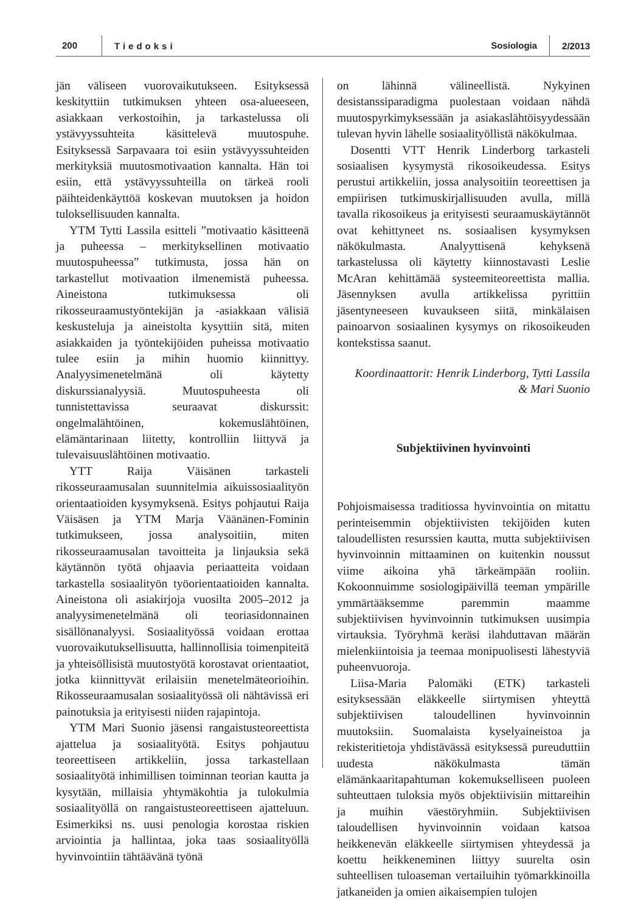200
Tiedoksi
Sosiologia
2/2013
jän väliseen vuorovaikutukseen. Esityksessä keskityttiin tutkimuksen yhteen osa-alueeseen, asiakkaan verkostoihin, ja tarkastelussa oli ystävyyssuhteita käsittelevä muutospuhe. Esityksessä Sarpavaara toi esiin ystävyyssuhteiden merkityksiä muutosmotivaation kannalta. Hän toi esiin, että ystävyyssuhteilla on tärkeä rooli päihteidenkäyttöä koskevan muutoksen ja hoidon tuloksellisuuden kannalta.
YTM Tytti Lassila esitteli ”motivaatio käsitteenä ja puheessa – merkityksellinen motivaatio muutospuheessa” tutkimusta, jossa hän on tarkastellut motivaation ilmenemistä puheessa. Aineistona tutkimuksessa oli rikosseuraamustyöntekijän ja -asiakkaan välisiä keskusteluja ja aineistolta kysyttiin sitä, miten asiakkaiden ja työntekijöiden puheissa motivaatio tulee esiin ja mihin huomio kiinnittyy. Analyysimenetelmänä oli käytetty diskurssianalyysiä. Muutospuheesta oli tunnistettavissa seuraavat diskurssit: ongelmalähtöinen, kokemuslähtöinen, elämäntarinaan liitetty, kontrolliin liittyvä ja tulevaisuuslähtöinen motivaatio.
YTT Raija Väisänen tarkasteli rikosseuraamusalan suunnitelmia aikuissosiaalityön orientaatioiden kysymyksenä. Esitys pohjautui Raija Väisäsen ja YTM Marja Väänänen-Fominin tutkimukseen, jossa analysoitiin, miten rikosseuraamusalan tavoitteita ja linjauksia sekä käytännön työtä ohjaavia periaatteita voidaan tarkastella sosiaalityön työorientaatioiden kannalta. Aineistona oli asiakirjoja vuosilta 2005–2012 ja analyysimenetelmänä oli teoriasidonnainen sisällönanalyysi. Sosiaalityössä voidaan erottaa vuorovaikutuksellisuutta, hallinnollisia toimenpiteitä ja yhteisöllisistä muutostyötä korostavat orientaatiot, jotka kiinnittyvät erilaisiin menetelmäteorioihin. Rikosseuraamusalan sosiaalityössä oli nähtävissä eri painotuksia ja erityisesti niiden rajapintoja.
YTM Mari Suonio jäsensi rangaistusteoreettista ajattelua ja sosiaalityötä. Esitys pohjautuu teoreettiseen artikkeliin, jossa tarkastellaan sosiaalityötä inhimillisen toiminnan teorian kautta ja kysytään, millaisia yhtymäkohtia ja tulokulmia sosiaalityöllä on rangaistusteoreettiseen ajatteluun. Esimerkiksi ns. uusi penologia korostaa riskien arviointia ja hallintaa, joka taas sosiaalityöllä hyvinvointiin tähtäävänä työnä
on lähinnä välineellistä. Nykyinen desistanssiparadigma puolestaan voidaan nähdä muutospyrkimyksessään ja asiakaslähtöisyydessään tulevan hyvin lähelle sosiaalityöllistä näkökulmaa.
Dosentti VTT Henrik Linderborg tarkasteli sosiaalisen kysymystä rikosoikeudessa. Esitys perustui artikkeliin, jossa analysoitiin teoreettisen ja empiirisen tutkimuskirjallisuuden avulla, millä tavalla rikosoikeus ja erityisesti seuraamuskäytännöt ovat kehittyneet ns. sosiaalisen kysymyksen näkökulmasta. Analyyttisenä kehyksenä tarkastelussa oli käytetty kiinnostavasti Leslie McAran kehittämää systeemiteoreettista mallia. Jäsennyksen avulla artikkelissa pyrittiin jäsentyneeseen kuvaukseen siitä, minkälaisen painoarvon sosiaalinen kysymys on rikosoikeuden kontekstissa saanut.
Koordinaattorit: Henrik Linderborg, Tytti Lassila
& Mari Suonio
Subjektiivinen hyvinvointi
Pohjoismaisessa traditiossa hyvinvointia on mitattu perinteisemmin objektiivisten tekijöiden kuten taloudellisten resurssien kautta, mutta subjektiivisen hyvinvoinnin mittaaminen on kuitenkin noussut viime aikoina yhä tärkeämpään rooliin. Kokoonnuimme sosiologipäivillä teeman ympärille ymmärtääksemme paremmin maamme subjektiivisen hyvinvoinnin tutkimuksen uusimpia virtauksia. Työryhmä keräsi ilahduttavan määrän mielenkiintoisia ja teemaa monipuolisesti lähestyviä puheenvuoroja.
Liisa-Maria Palomäki (ETK) tarkasteli esityksessään eläkkeelle siirtymisen yhteyttä subjektiivisen taloudellinen hyvinvoinnin muutoksiin. Suomalaista kyselyaineistoa ja rekisteritietoja yhdistävässä esityksessä pureuduttiin uudesta näkökulmasta tämän elämänkaaritapahtuman kokemukselliseen puoleen suhteuttaen tuloksia myös objektiivisiin mittareihin ja muihin väestöryhmiin. Subjektiivisen taloudellisen hyvinvoinnin voidaan katsoa heikkenevän eläkkeelle siirtymisen yhteydessä ja koettu heikkeneminen liittyy suurelta osin suhteellisen tuloaseman vertailuihin työmarkkinoilla jatkaneiden ja omien aikaisempien tulojen